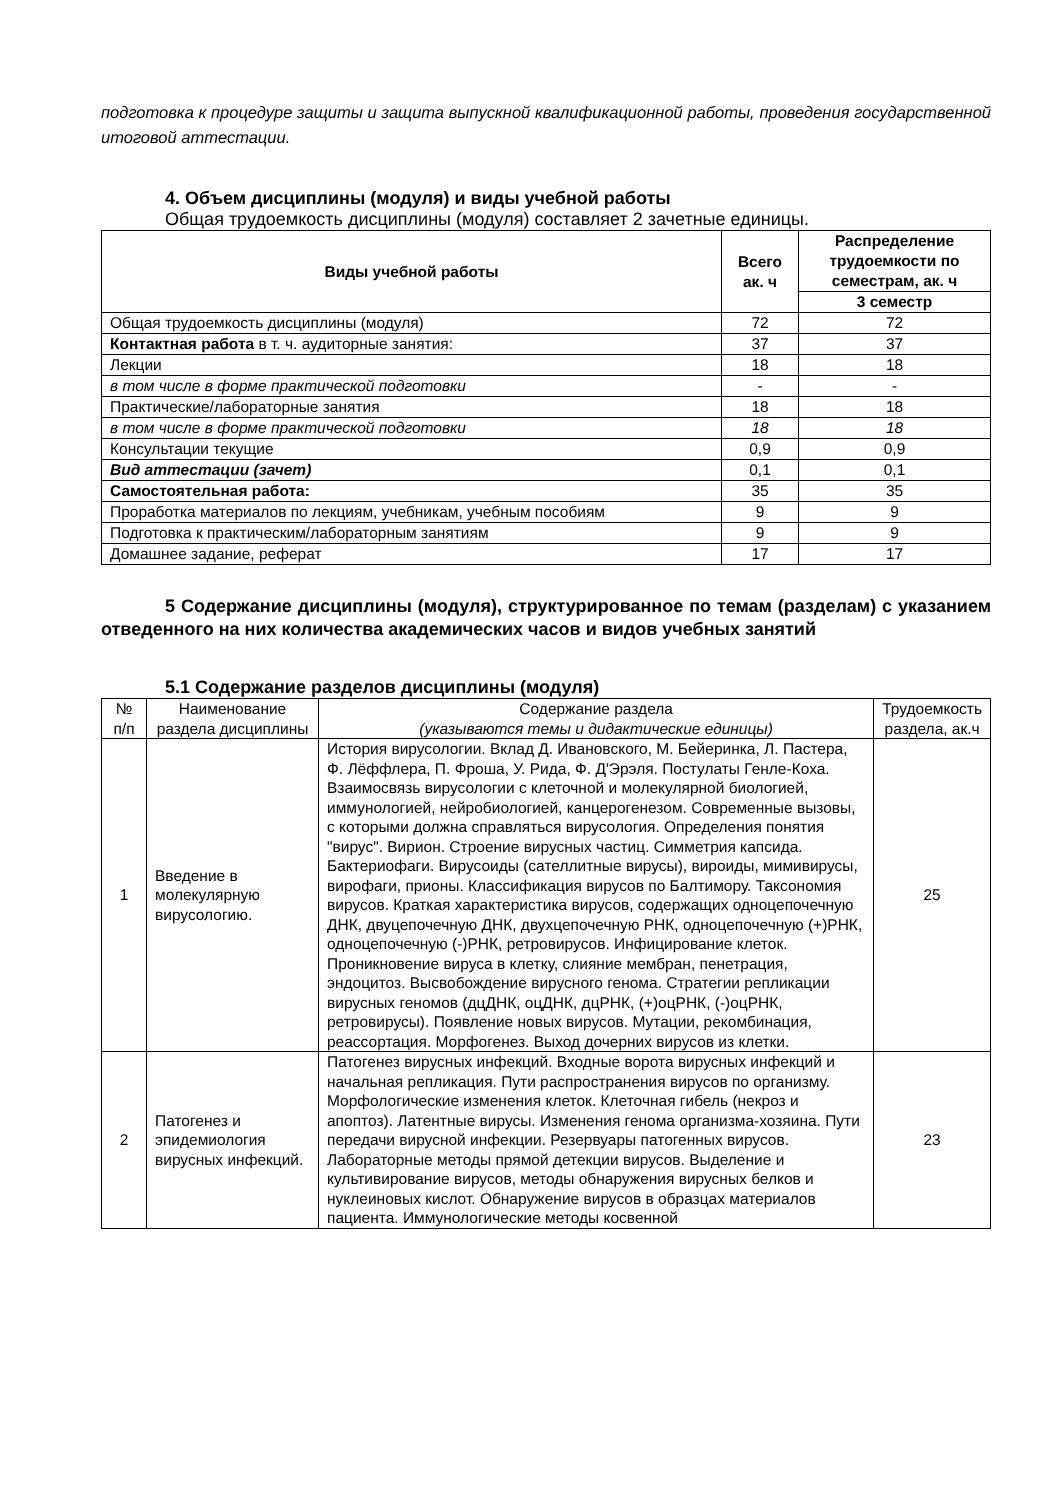подготовка к процедуре защиты и защита выпускной квалификационной работы, проведения государственной итоговой аттестации.
4. Объем дисциплины (модуля) и виды учебной работы
Общая трудоемкость дисциплины (модуля) составляет 2 зачетные единицы.
| Виды учебной работы | Всего ак. ч | Распределение трудоемкости по семестрам, ак. ч |
| --- | --- | --- |
| | | 3 семестр |
| Общая трудоемкость дисциплины (модуля) | 72 | 72 |
| Контактная работа в т. ч. аудиторные занятия: | 37 | 37 |
| Лекции | 18 | 18 |
| в том числе в форме практической подготовки | - | - |
| Практические/лабораторные занятия | 18 | 18 |
| в том числе в форме практической подготовки | 18 | 18 |
| Консультации текущие | 0,9 | 0,9 |
| Вид аттестации (зачет) | 0,1 | 0,1 |
| Самостоятельная работа: | 35 | 35 |
| Проработка материалов по лекциям, учебникам, учебным пособиям | 9 | 9 |
| Подготовка к практическим/лабораторным занятиям | 9 | 9 |
| Домашнее задание, реферат | 17 | 17 |
5 Содержание дисциплины (модуля), структурированное по темам (разделам) с указанием отведенного на них количества академических часов и видов учебных занятий
5.1 Содержание разделов дисциплины (модуля)
| № п/п | Наименование раздела дисциплины | Содержание раздела (указываются темы и дидактические единицы) | Трудоемкость раздела, ак.ч |
| 1 | Введение в молекулярную вирусологию. | История вирусологии. Вклад Д. Ивановского, М. Бейеринка, Л. Пастера, Ф. Лёффлера, П. Фроша, У. Рида, Ф. Д'Эрэля. Постулаты Генле-Коха. Взаимосвязь вирусологии с клеточной и молекулярной биологией, иммунологией, нейробиологией, канцерогенезом. Современные вызовы, с которыми должна справляться вирусология. Определения понятия "вирус". Вирион. Строение вирусных частиц. Симметрия капсида. Бактериофаги. Вирусоиды (сателлитные вирусы), вироиды, мимивирусы, вирофаги, прионы. Классификация вирусов по Балтимору. Таксономия вирусов. Краткая характеристика вирусов, содержащих одноцепочечную ДНК, двуцепочечную ДНК, двухцепочечную РНК, одноцепочечную (+)РНК, одноцепочечную (-)РНК, ретровирусов. Инфицирование клеток. Проникновение вируса в клетку, слияние мембран, пенетрация, эндоцитоз. Высвобождение вирусного генома. Стратегии репликации вирусных геномов (дцДНК, оцДНК, дцРНК, (+)оцРНК, (-)оцРНК, ретровирусы). Появление новых вирусов. Мутации, рекомбинация, реассортация. Морфогенез. Выход дочерних вирусов из клетки. | 25 |
| 2 | Патогенез и эпидемиология вирусных инфекций. | Патогенез вирусных инфекций. Входные ворота вирусных инфекций и начальная репликация. Пути распространения вирусов по организму. Морфологические изменения клеток. Клеточная гибель (некроз и апоптоз). Латентные вирусы. Изменения генома организма-хозяина. Пути передачи вирусной инфекции. Резервуары патогенных вирусов. Лабораторные методы прямой детекции вирусов. Выделение и культивирование вирусов, методы обнаружения вирусных белков и нуклеиновых кислот. Обнаружение вирусов в образцах материалов пациента. Иммунологические методы косвенной | 23 |